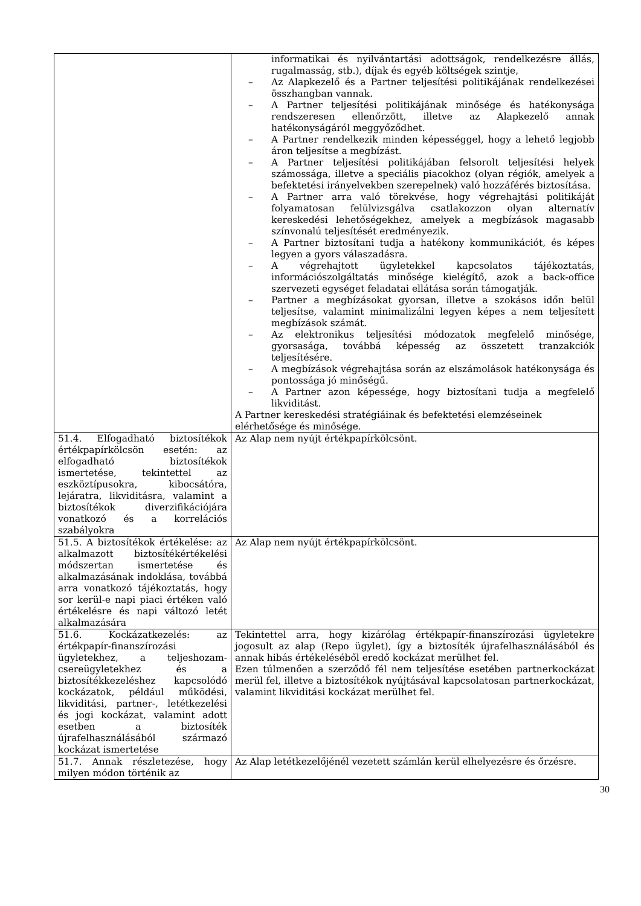| | informatikai és nyilvántartási adottságok, rendelkezésre állás, rugalmasság, stb.), díjak és egyéb költségek szintje, – Az Alapkezelő és a Partner teljesítési politikájának rendelkezései összhangban vannak. – A Partner teljesítési politikájának minősége és hatékonysága rendszeresen ellenőrzött, illetve az Alapkezelő annak hatékonyságáról meggyőződhet. – A Partner rendelkezik minden képességgel, hogy a lehető legjobb áron teljesítse a megbízást. – A Partner teljesítési politikájában felsorolt teljesítési helyek számossága, illetve a speciális piacokhoz (olyan régiók, amelyek a befektetési irányelvekben szerepelnek) való hozzáférés biztosítása. – A Partner arra való törekvése, hogy végrehajtási politikáját folyamatosan felülvizsgálva csatlakozzon olyan alternatív kereskedési lehetőségekhez, amelyek a megbízások magasabb színvonalú teljesítését eredményezik. – A Partner biztosítani tudja a hatékony kommunikációt, és képes legyen a gyors válaszadásra. – A végrehajtott ügyletekkel kapcsolatos tájékoztatás, információszolgáltatás minősége kielégítő, azok a back-office szervezeti egységet feladatai ellátása során támogatják. – Partner a megbízásokat gyorsan, illetve a szokásos időn belül teljesítse, valamint minimalizálni legyen képes a nem teljesített megbízások számát. – Az elektronikus teljesítési módozatok megfelelő minősége, gyorsasága, továbbá képesség az összetett tranzakciók teljesítésére. – A megbízások végrehajtása során az elszámolások hatékonysága és pontossága jó minőségű. – A Partner azon képessége, hogy biztosítani tudja a megfelelő likviditást. A Partner kereskedési stratégiáinak és befektetési elemzéseinek elérhetősége és minősége. |
| 51.4. Elfogadható biztosítékok értékpapírkölcsön esetén: az elfogadható biztosítékok ismertetése, tekintettel az eszköztípusokra, kibocsátóra, lejáratra, likviditásra, valamint a biztosítékok diverzifikációjára vonatkozó és a korrelációs szabályokra | Az Alap nem nyújt értékpapírkölcsönt. |
| 51.5. A biztosítékok értékelése: az alkalmazott biztosítékértékelési módszertan ismertetése és alkalmazásának indoklása, továbbá arra vonatkozó tájékoztatás, hogy sor kerül-e napi piaci értéken való értékelésre és napi változó letét alkalmazására | Az Alap nem nyújt értékpapírkölcsönt. |
| 51.6. Kockázatkezelés: az értékpapír-finanszírozási ügyletekhez, a teljeshozam-csereügyletekhez és a biztosítékkezeléshez kapcsolódó kockázatok, például működési, likviditási, partner-, letétkezelési és jogi kockázat, valamint adott esetben a biztosíték újrafelhasználásából származó kockázat ismertetése | Tekintettel arra, hogy kizárólag értékpapír-finanszírozási ügyletekre jogosult az alap (Repo ügylet), így a biztosíték újrafelhasználásából és annak hibás értékeléséből eredő kockázat merülhet fel. Ezen túlmenően a szerződő fél nem teljesítése esetében partnerkockázat merül fel, illetve a biztosítékok nyújtásával kapcsolatosan partnerkockázat, valamint likviditási kockázat merülhet fel. |
| 51.7. Annak részletezése, hogy milyen módon történik az | Az Alap letétkezelőjénél vezetett számlán kerül elhelyezésre és őrzésre. |
30